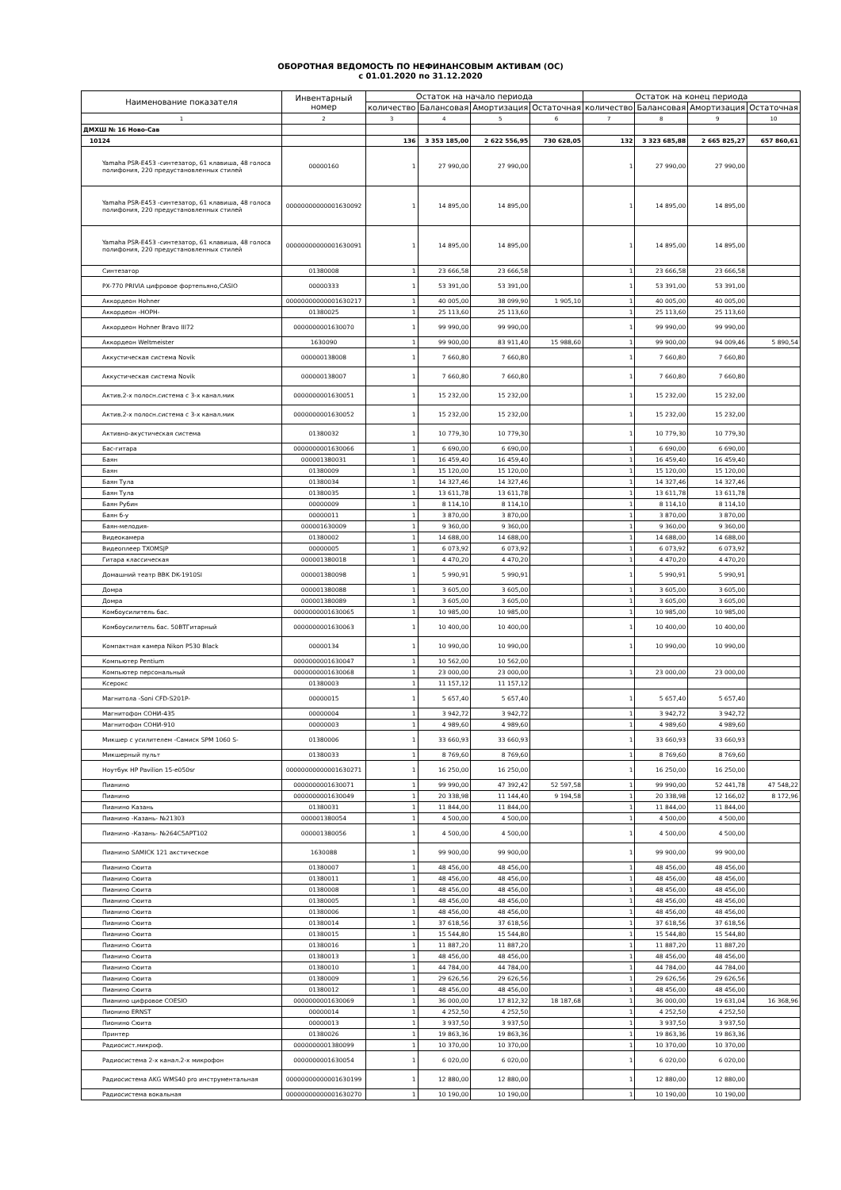ОБОРОТНАЯ ВЕДОМОСТЬ ПО НЕФИНАНСОВЫМ АКТИВАМ (ОС)
с 01.01.2020 по 31.12.2020
| Наименование показателя | Инвентарный номер | Остаток на начало периода | | | | Остаток на конец периода | | | |
| --- | --- | --- | --- | --- | --- | --- | --- | --- | --- |
| | | количество | Балансовая | Амортизация | Остаточная | количество | Балансовая | Амортизация | Остаточная |
| 1 | 2 | 3 | 4 | 5 | 6 | 7 | 8 | 9 | 10 |
| ДМХШ № 16 Ново-Сав | | | | | | | | | |
| 10124 | | 136 | 3 353 185,00 | 2 622 556,95 | 730 628,05 | 132 | 3 323 685,88 | 2 665 825,27 | 657 860,61 |
| Yamaha PSR-E453 -синтезатор, 61 клавиша, 48 голоса полифония, 220 предустановленных стилей | 00000160 | 1 | 27 990,00 | 27 990,00 | | 1 | 27 990,00 | 27 990,00 | |
| Yamaha PSR-E453 -синтезатор, 61 клавиша, 48 голоса полифония, 220 предустановленных стилей | 00000000000001630092 | 1 | 14 895,00 | 14 895,00 | | 1 | 14 895,00 | 14 895,00 | |
| Yamaha PSR-E453 -синтезатор, 61 клавиша, 48 голоса полифония, 220 предустановленных стилей | 00000000000001630091 | 1 | 14 895,00 | 14 895,00 | | 1 | 14 895,00 | 14 895,00 | |
| Синтезатор | 01380008 | 1 | 23 666,58 | 23 666,58 | | 1 | 23 666,58 | 23 666,58 | |
| PX-770 PRIVIA цифровое фортепьяно,CASIO | 00000333 | 1 | 53 391,00 | 53 391,00 | | 1 | 53 391,00 | 53 391,00 | |
| Аккордеон Hohner | 00000000000001630217 | 1 | 40 005,00 | 38 099,90 | 1 905,10 | 1 | 40 005,00 | 40 005,00 | |
| Аккордеон -НОРН- | 01380025 | 1 | 25 113,60 | 25 113,60 | | 1 | 25 113,60 | 25 113,60 | |
| Аккордеон Hohner Bravo III72 | 0000000001630070 | 1 | 99 990,00 | 99 990,00 | | 1 | 99 990,00 | 99 990,00 | |
| Аккордеон Weltmeister | 1630090 | 1 | 99 900,00 | 83 911,40 | 15 988,60 | 1 | 99 900,00 | 94 009,46 | 5 890,54 |
| Аккустическая система Novik | 000000138008 | 1 | 7 660,80 | 7 660,80 | | 1 | 7 660,80 | 7 660,80 | |
| Аккустическая система Novik | 000000138007 | 1 | 7 660,80 | 7 660,80 | | 1 | 7 660,80 | 7 660,80 | |
| Актив.2-х полосн.система с 3-х канал.мик | 0000000001630051 | 1 | 15 232,00 | 15 232,00 | | 1 | 15 232,00 | 15 232,00 | |
| Актив.2-х полосн.система с 3-х канал.мик | 0000000001630052 | 1 | 15 232,00 | 15 232,00 | | 1 | 15 232,00 | 15 232,00 | |
| Активно-акустическая система | 01380032 | 1 | 10 779,30 | 10 779,30 | | 1 | 10 779,30 | 10 779,30 | |
| Бас-гитара | 0000000001630066 | 1 | 6 690,00 | 6 690,00 | | 1 | 6 690,00 | 6 690,00 | |
| Баян | 000001380031 | 1 | 16 459,40 | 16 459,40 | | 1 | 16 459,40 | 16 459,40 | |
| Баян | 01380009 | 1 | 15 120,00 | 15 120,00 | | 1 | 15 120,00 | 15 120,00 | |
| Баян Тула | 01380034 | 1 | 14 327,46 | 14 327,46 | | 1 | 14 327,46 | 14 327,46 | |
| Баян Тула | 01380035 | 1 | 13 611,78 | 13 611,78 | | 1 | 13 611,78 | 13 611,78 | |
| Баян Рубин | 00000009 | 1 | 8 114,10 | 8 114,10 | | 1 | 8 114,10 | 8 114,10 | |
| Баян б-у | 00000011 | 1 | 3 870,00 | 3 870,00 | | 1 | 3 870,00 | 3 870,00 | |
| Баян-мелодия- | 000001630009 | 1 | 9 360,00 | 9 360,00 | | 1 | 9 360,00 | 9 360,00 | |
| Видеокамера | 01380002 | 1 | 14 688,00 | 14 688,00 | | 1 | 14 688,00 | 14 688,00 | |
| Видеоплеер TXOMSJP | 00000005 | 1 | 6 073,92 | 6 073,92 | | 1 | 6 073,92 | 6 073,92 | |
| Гитара классическая | 000001380018 | 1 | 4 470,20 | 4 470,20 | | 1 | 4 470,20 | 4 470,20 | |
| Домашний театр BBK DK-1910SI | 000001380098 | 1 | 5 990,91 | 5 990,91 | | 1 | 5 990,91 | 5 990,91 | |
| Домра | 000001380088 | 1 | 3 605,00 | 3 605,00 | | 1 | 3 605,00 | 3 605,00 | |
| Домра | 000001380089 | 1 | 3 605,00 | 3 605,00 | | 1 | 3 605,00 | 3 605,00 | |
| Комбоусилитель бас. | 0000000001630065 | 1 | 10 985,00 | 10 985,00 | | 1 | 10 985,00 | 10 985,00 | |
| Комбоусилитель бас. 50ВТГитарный | 0000000001630063 | 1 | 10 400,00 | 10 400,00 | | 1 | 10 400,00 | 10 400,00 | |
| Компактная камера Nikon P530 Black | 00000134 | 1 | 10 990,00 | 10 990,00 | | 1 | 10 990,00 | 10 990,00 | |
| Компьютер Pentium | 0000000001630047 | 1 | 10 562,00 | 10 562,00 | | | | | |
| Компьютер персональный | 0000000001630068 | 1 | 23 000,00 | 23 000,00 | | 1 | 23 000,00 | 23 000,00 | |
| Ксерокс | 01380003 | 1 | 11 157,12 | 11 157,12 | | | | | |
| Магнитола -Soni CFD-S201P- | 00000015 | 1 | 5 657,40 | 5 657,40 | | 1 | 5 657,40 | 5 657,40 | |
| Магнитофон СОНИ-435 | 00000004 | 1 | 3 942,72 | 3 942,72 | | 1 | 3 942,72 | 3 942,72 | |
| Магнитофон СОНИ-910 | 00000003 | 1 | 4 989,60 | 4 989,60 | | 1 | 4 989,60 | 4 989,60 | |
| Микшер с усилителем -Самиск SPM 1060 S- | 01380006 | 1 | 33 660,93 | 33 660,93 | | 1 | 33 660,93 | 33 660,93 | |
| Микшерный пульт | 01380033 | 1 | 8 769,60 | 8 769,60 | | 1 | 8 769,60 | 8 769,60 | |
| Ноутбук HP Pavilion 15-e050sr | 00000000000001630271 | 1 | 16 250,00 | 16 250,00 | | 1 | 16 250,00 | 16 250,00 | |
| Пианино | 0000000001630071 | 1 | 99 990,00 | 47 392,42 | 52 597,58 | 1 | 99 990,00 | 52 441,78 | 47 548,22 |
| Пианино | 0000000001630049 | 1 | 20 338,98 | 11 144,40 | 9 194,58 | 1 | 20 338,98 | 12 166,02 | 8 172,96 |
| Пианино Казань | 01380031 | 1 | 11 844,00 | 11 844,00 | | 1 | 11 844,00 | 11 844,00 | |
| Пианино -Казань- №21303 | 000001380054 | 1 | 4 500,00 | 4 500,00 | | 1 | 4 500,00 | 4 500,00 | |
| Пианино -Казань- №264C5APT102 | 000001380056 | 1 | 4 500,00 | 4 500,00 | | 1 | 4 500,00 | 4 500,00 | |
| Пианино SAMICK 121 акстическое | 1630088 | 1 | 99 900,00 | 99 900,00 | | 1 | 99 900,00 | 99 900,00 | |
| Пианино Сюита | 01380007 | 1 | 48 456,00 | 48 456,00 | | 1 | 48 456,00 | 48 456,00 | |
| Пианино Сюита | 01380011 | 1 | 48 456,00 | 48 456,00 | | 1 | 48 456,00 | 48 456,00 | |
| Пианино Сюита | 01380008 | 1 | 48 456,00 | 48 456,00 | | 1 | 48 456,00 | 48 456,00 | |
| Пианино Сюита | 01380005 | 1 | 48 456,00 | 48 456,00 | | 1 | 48 456,00 | 48 456,00 | |
| Пианино Сюита | 01380006 | 1 | 48 456,00 | 48 456,00 | | 1 | 48 456,00 | 48 456,00 | |
| Пианино Сюита | 01380014 | 1 | 37 618,56 | 37 618,56 | | 1 | 37 618,56 | 37 618,56 | |
| Пианино Сюита | 01380015 | 1 | 15 544,80 | 15 544,80 | | 1 | 15 544,80 | 15 544,80 | |
| Пианино Сюита | 01380016 | 1 | 11 887,20 | 11 887,20 | | 1 | 11 887,20 | 11 887,20 | |
| Пианино Сюита | 01380013 | 1 | 48 456,00 | 48 456,00 | | 1 | 48 456,00 | 48 456,00 | |
| Пианино Сюита | 01380010 | 1 | 44 784,00 | 44 784,00 | | 1 | 44 784,00 | 44 784,00 | |
| Пианино Сюита | 01380009 | 1 | 29 626,56 | 29 626,56 | | 1 | 29 626,56 | 29 626,56 | |
| Пианино Сюита | 01380012 | 1 | 48 456,00 | 48 456,00 | | 1 | 48 456,00 | 48 456,00 | |
| Пианино цифровое COESIO | 0000000001630069 | 1 | 36 000,00 | 17 812,32 | 18 187,68 | 1 | 36 000,00 | 19 631,04 | 16 368,96 |
| Пионино ERNST | 00000014 | 1 | 4 252,50 | 4 252,50 | | 1 | 4 252,50 | 4 252,50 | |
| Пионино Сюита | 00000013 | 1 | 3 937,50 | 3 937,50 | | 1 | 3 937,50 | 3 937,50 | |
| Принтер | 01380026 | 1 | 19 863,36 | 19 863,36 | | 1 | 19 863,36 | 19 863,36 | |
| Радиосист.микроф. | 0000000001380099 | 1 | 10 370,00 | 10 370,00 | | 1 | 10 370,00 | 10 370,00 | |
| Радиосистема 2-х канал.2-х микрофон | 0000000001630054 | 1 | 6 020,00 | 6 020,00 | | 1 | 6 020,00 | 6 020,00 | |
| Радиосистема AKG WMS40 pro инструментальная | 00000000000001630199 | 1 | 12 880,00 | 12 880,00 | | 1 | 12 880,00 | 12 880,00 | |
| Радиосистема вокальная | 00000000000001630270 | 1 | 10 190,00 | 10 190,00 | | 1 | 10 190,00 | 10 190,00 | |